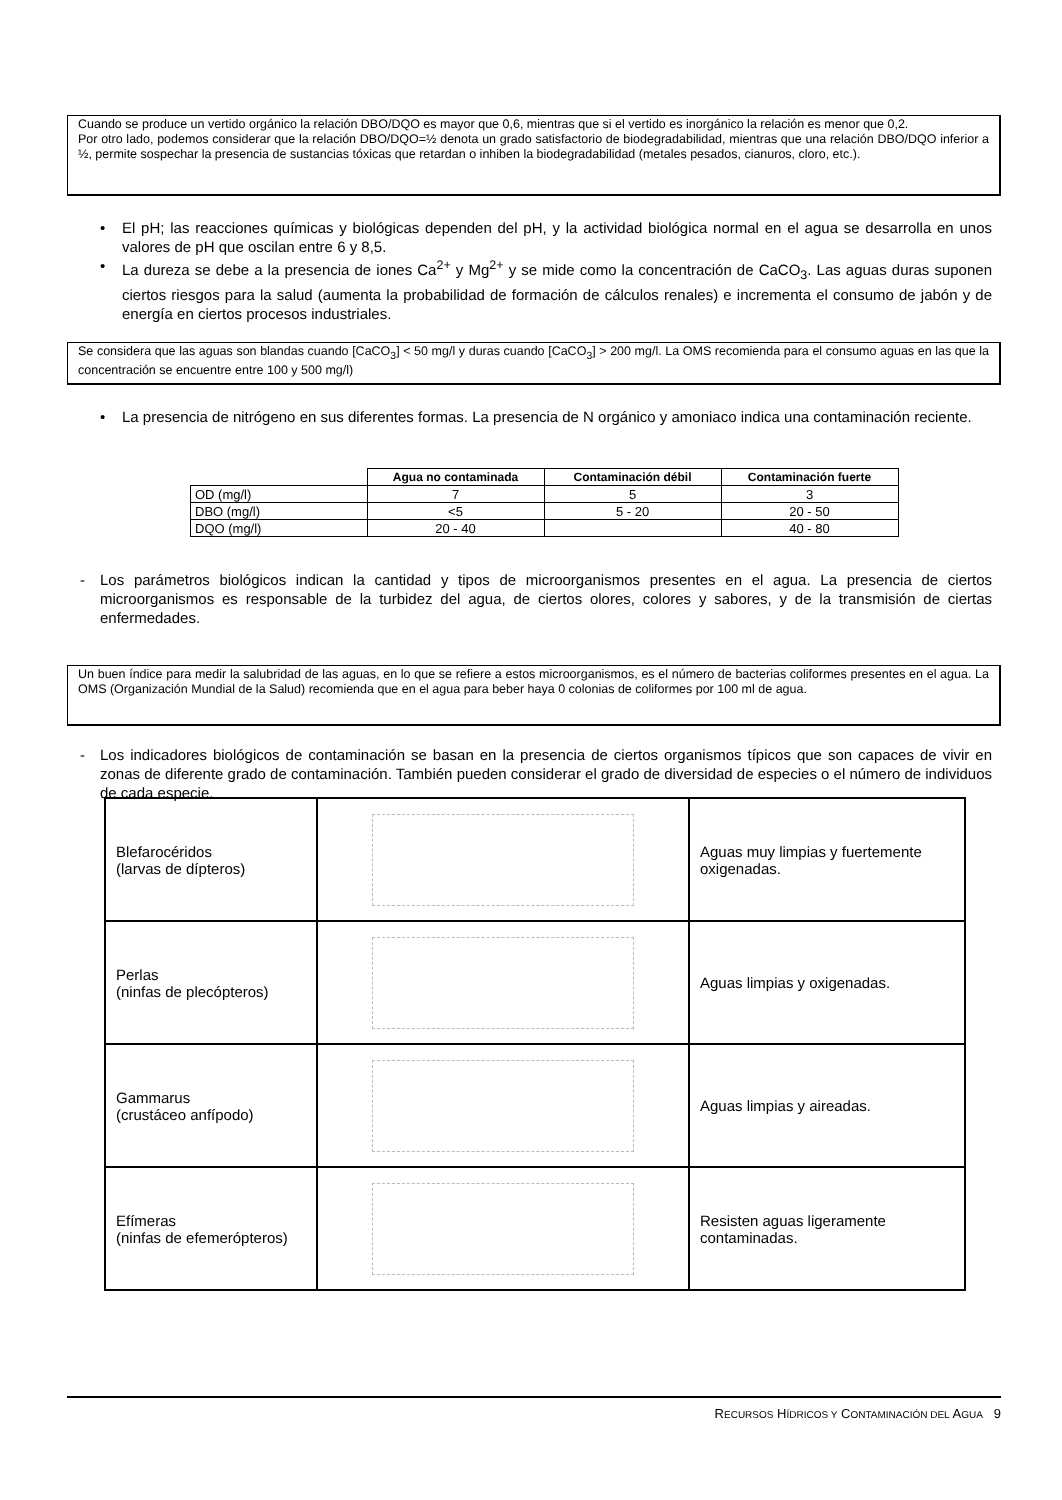Cuando se produce un vertido orgánico la relación DBO/DQO es mayor que 0,6, mientras que si el vertido es inorgánico la relación es menor que 0,2.
Por otro lado, podemos considerar que la relación DBO/DQO=½ denota un grado satisfactorio de biodegradabilidad, mientras que una relación DBO/DQO inferior a ½, permite sospechar la presencia de sustancias tóxicas que retardan o inhiben la biodegradabilidad (metales pesados, cianuros, cloro, etc.).
• El pH; las reacciones químicas y biológicas dependen del pH, y la actividad biológica normal en el agua se desarrolla en unos valores de pH que oscilan entre 6 y 8,5.
• La dureza se debe a la presencia de iones Ca<sup>2+</sup> y Mg<sup>2+</sup> y se mide como la concentración de CaCO<sub>3</sub>. Las aguas duras suponen ciertos riesgos para la salud (aumenta la probabilidad de formación de cálculos renales) e incrementa el consumo de jabón y de energía en ciertos procesos industriales.
Se considera que las aguas son blandas cuando [CaCO<sub>3</sub>] < 50 mg/l y duras cuando [CaCO<sub>3</sub>] > 200 mg/l. La OMS recomienda para el consumo aguas en las que la concentración se encuentre entre 100 y 500 mg/l)
• La presencia de nitrógeno en sus diferentes formas. La presencia de N orgánico y amoniaco indica una contaminación reciente.
| | Agua no contaminada | Contaminación débil | Contaminación fuerte |
| --- | --- | --- | --- |
| OD (mg/l) | 7 | 5 | 3 |
| DBO (mg/l) | <5 | 5 - 20 | 20 - 50 |
| DQO (mg/l) | 20 - 40 | | 40 - 80 |
- Los parámetros biológicos indican la cantidad y tipos de microorganismos presentes en el agua. La presencia de ciertos microorganismos es responsable de la turbidez del agua, de ciertos olores, colores y sabores, y de la transmisión de ciertas enfermedades.
Un buen índice para medir la salubridad de las aguas, en lo que se refiere a estos microorganismos, es el número de bacterias coliformes presentes en el agua. La OMS (Organización Mundial de la Salud) recomienda que en el agua para beber haya 0 colonias de coliformes por 100 ml de agua.
- Los indicadores biológicos de contaminación se basan en la presencia de ciertos organismos típicos que son capaces de vivir en zonas de diferente grado de contaminación. También pueden considerar el grado de diversidad de especies o el número de individuos de cada especie.
| Blefarocéridos (larvas de dípteros) | | Aguas muy limpias y fuertemente oxigenadas. |
| Perlas (ninfas de plecópteros) | | Aguas limpias y oxigenadas. |
| Gammarus (crustáceo anfípodo) | | Aguas limpias y aireadas. |
| Efímeras (ninfas de efemerópteros) | | Resisten aguas ligeramente contaminadas. |
RECURSOS HÍDRICOS Y CONTAMINACIÓN DEL AGUA 9